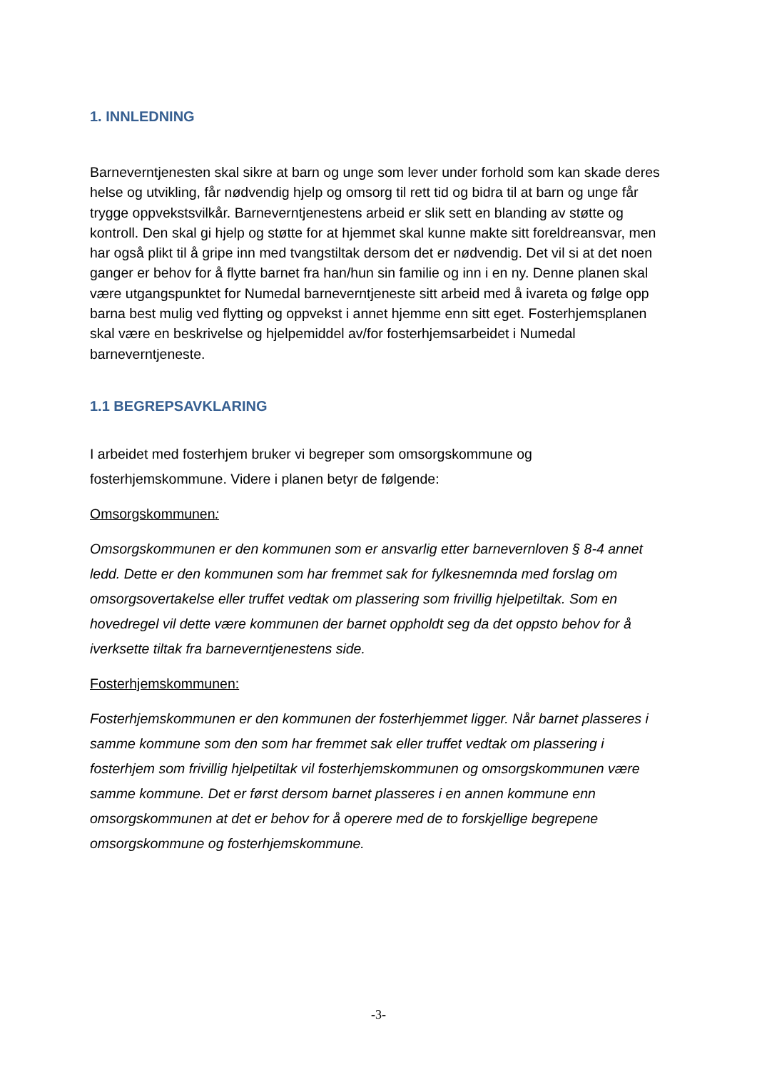1. INNLEDNING
Barneverntjenesten skal sikre at barn og unge som lever under forhold som kan skade deres helse og utvikling, får nødvendig hjelp og omsorg til rett tid og bidra til at barn og unge får trygge oppvekstsvilkår. Barneverntjenestens arbeid er slik sett en blanding av støtte og kontroll. Den skal gi hjelp og støtte for at hjemmet skal kunne makte sitt foreldreansvar, men har også plikt til å gripe inn med tvangstiltak dersom det er nødvendig. Det vil si at det noen ganger er behov for å flytte barnet fra han/hun sin familie og inn i en ny. Denne planen skal være utgangspunktet for Numedal barneverntjeneste sitt arbeid med å ivareta og følge opp barna best mulig ved flytting og oppvekst i annet hjemme enn sitt eget. Fosterhjemsplanen skal være en beskrivelse og hjelpemiddel av/for fosterhjemsarbeidet i Numedal barneverntjeneste.
1.1 BEGREPSAVKLARING
I arbeidet med fosterhjem bruker vi begreper som omsorgskommune og fosterhjemskommune. Videre i planen betyr de følgende:
Omsorgskommunen:
Omsorgskommunen er den kommunen som er ansvarlig etter barnevernloven § 8-4 annet ledd. Dette er den kommunen som har fremmet sak for fylkesnemnda med forslag om omsorgsovertakelse eller truffet vedtak om plassering som frivillig hjelpetiltak. Som en hovedregel vil dette være kommunen der barnet oppholdt seg da det oppsto behov for å iverksette tiltak fra barneverntjenestens side.
Fosterhjemskommunen:
Fosterhjemskommunen er den kommunen der fosterhjemmet ligger. Når barnet plasseres i samme kommune som den som har fremmet sak eller truffet vedtak om plassering i fosterhjem som frivillig hjelpetiltak vil fosterhjemskommunen og omsorgskommunen være samme kommune. Det er først dersom barnet plasseres i en annen kommune enn omsorgskommunen at det er behov for å operere med de to forskjellige begrepene omsorgskommune og fosterhjemskommune.
-3-